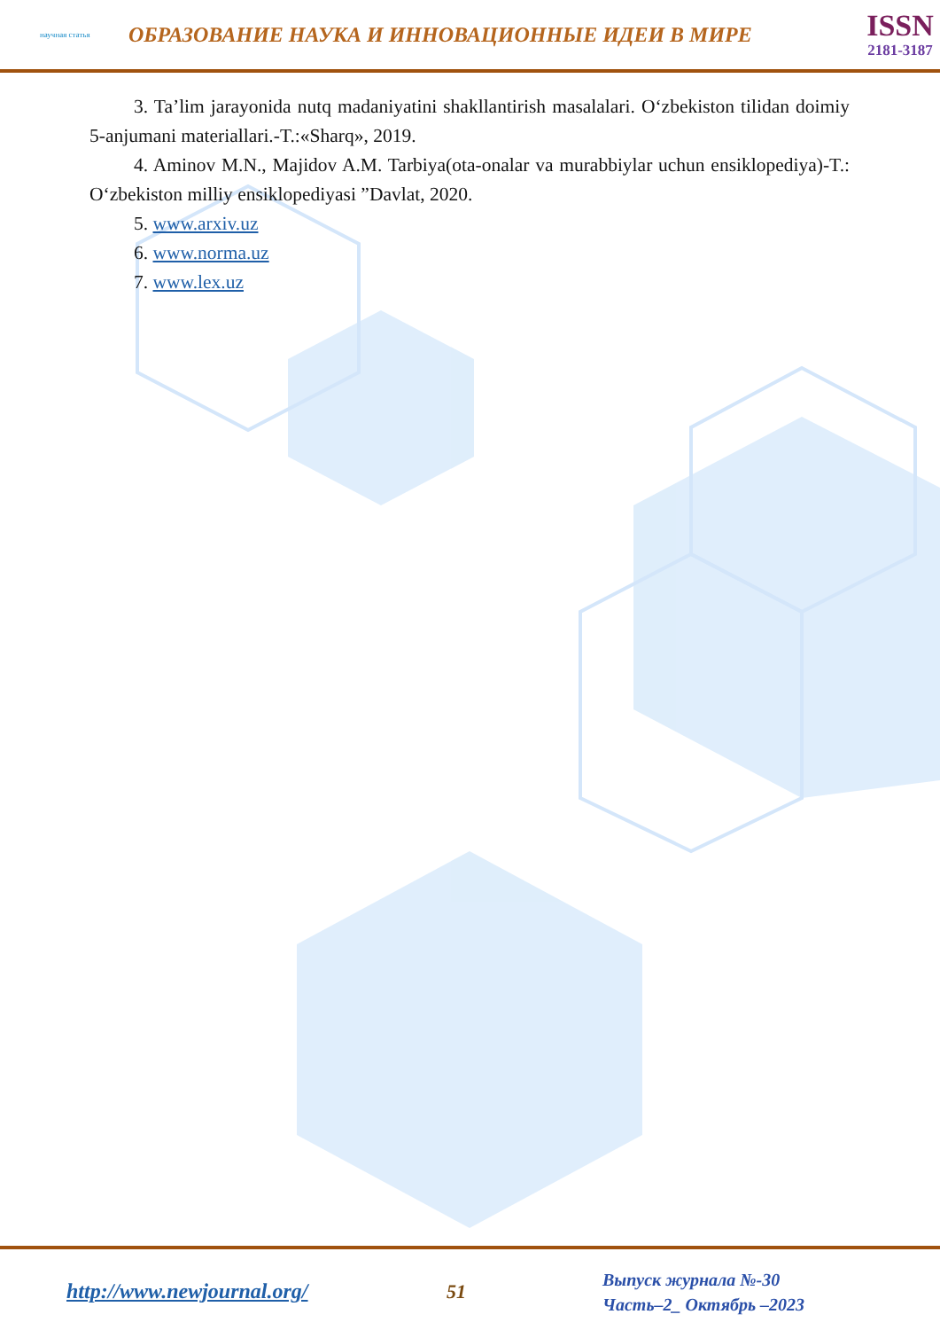научная статья
ОБРАЗОВАНИЕ НАУКА И ИННОВАЦИОННЫЕ ИДЕИ В МИРЕ
ISSN
2181-3187
3. Ta’lim jarayonida nutq madaniyatini shakllantirish masalalari. O‘zbekiston tilidan doimiy 5-anjumani materiallari.-T.:«Sharq», 2019.
4. Aminov M.N., Majidov A.M. Tarbiya(ota-onalar va murabbiylar uchun ensiklopediya)-T.: O‘zbekiston milliy ensiklopediyasi ”Davlat, 2020.
5. www.arxiv.uz
6. www.norma.uz
7. www.lex.uz
http://www.newjournal.org/ 51
Выпуск журнала №-30
Часть–2_ Октябрь –2023